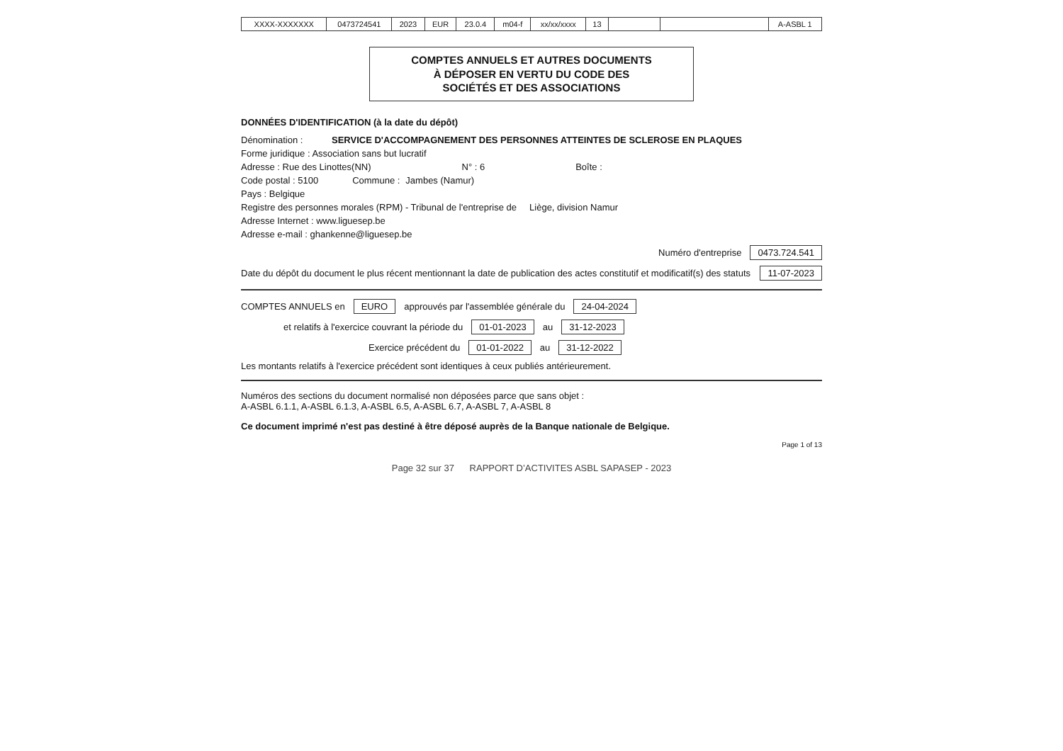| XXXX-XXXXXXX | 0473724541 | 2023 | EUR | 23.0.4 | m04-f | xx/xx/xxxx | 13 | | | A-ASBL 1 |
COMPTES ANNUELS ET AUTRES DOCUMENTS
À DÉPOSER EN VERTU DU CODE DES
SOCIÉTÉS ET DES ASSOCIATIONS
DONNÉES D'IDENTIFICATION (à la date du dépôt)
Dénomination : SERVICE D'ACCOMPAGNEMENT DES PERSONNES ATTEINTES DE SCLEROSE EN PLAQUES
Forme juridique : Association sans but lucratif
Adresse : Rue des Linottes(NN) N° : 6 Boîte :
Code postal : 5100 Commune : Jambes (Namur)
Pays : Belgique
Registre des personnes morales (RPM) - Tribunal de l'entreprise de Liège, division Namur
Adresse Internet : www.liguesep.be
Adresse e-mail : ghankenne@liguesep.be
Numéro d'entreprise 0473.724.541
Date du dépôt du document le plus récent mentionnant la date de publication des actes constitutif et modificatif(s) des statuts 11-07-2023
COMPTES ANNUELS en EURO approuvés par l'assemblée générale du 24-04-2024
et relatifs à l'exercice couvrant la période du 01-01-2023 au 31-12-2023
Exercice précédent du 01-01-2022 au 31-12-2022
Les montants relatifs à l'exercice précédent sont identiques à ceux publiés antérieurement.
Numéros des sections du document normalisé non déposées parce que sans objet :
A-ASBL 6.1.1, A-ASBL 6.1.3, A-ASBL 6.5, A-ASBL 6.7, A-ASBL 7, A-ASBL 8
Ce document imprimé n'est pas destiné à être déposé auprès de la Banque nationale de Belgique.
Page 1 of 13
Page 32 sur 37 RAPPORT D’ACTIVITES ASBL SAPASEP - 2023